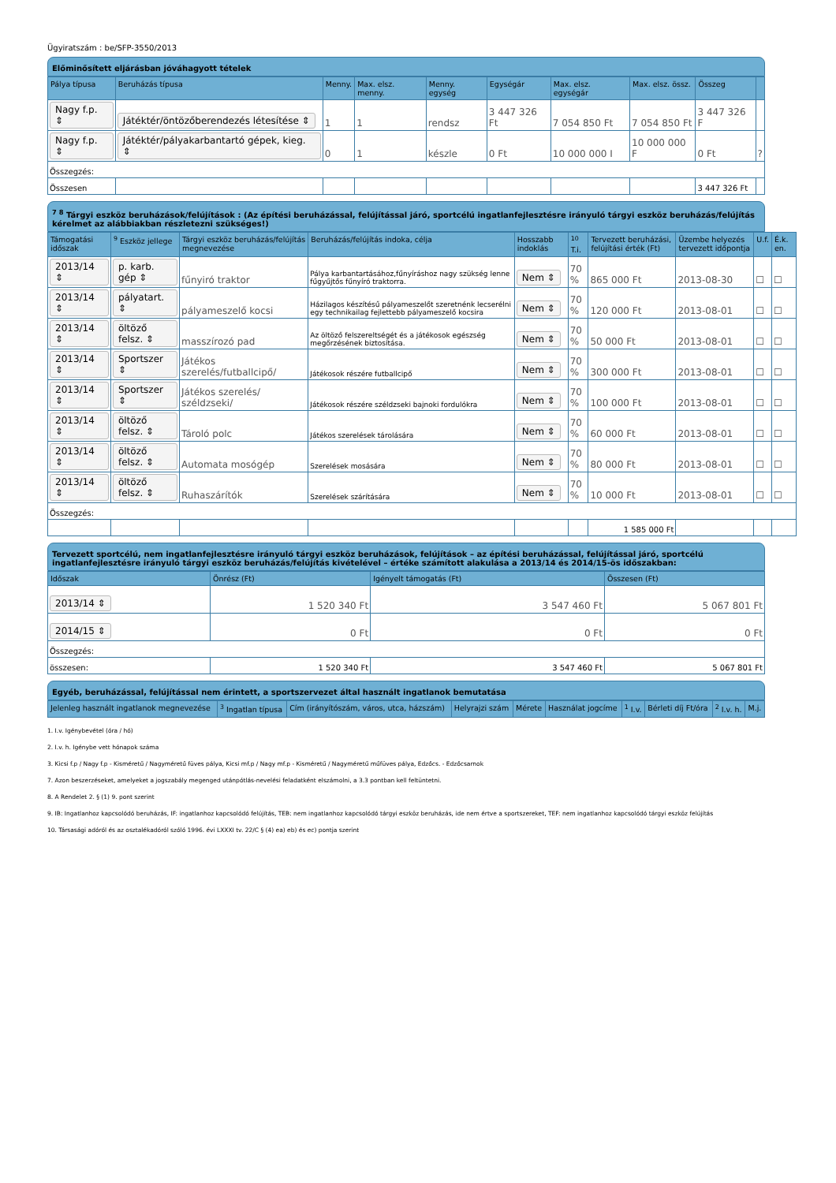Ügyiratszám : be/SFP-3550/2013
Előminősített eljárásban jóváhagyott tételek
| Pálya típusa | Beruházás típusa | Menny. | Max. elsz. menny. | Menny. egység | Egységár | Max. elsz. egységár | Max. elsz. össz. | Összeg | |
| --- | --- | --- | --- | --- | --- | --- | --- | --- | --- |
| Nagy f.p. ⇕ | Játéktér/öntözőberendezés létesítése ⇕ | 1 | 1 | rendsz | 3 447 326 Ft | 7 054 850 Ft | 7 054 850 Ft | 3 447 326 F | |
| Nagy f.p. ⇕ | Játéktér/pályakarbantartó gépek, kieg. ⇕ | 0 | 1 | készle | 0 Ft | 10 000 000 I | 10 000 000 F | 0 Ft | ? |
| Összegzés: | | | | | | | | | |
| Összesen | | | | | | | | 3 447 326 Ft | |
<sup>7 8</sup> Tárgyi eszköz beruházások/felújítások : (Az építési beruházással, felújítással járó, sportcélú ingatlanfejlesztésre irányuló tárgyi eszköz beruházás/felújítás kérelmet az alábbiakban részletezni szükséges!)
| Támogatási időszak | <sup>9</sup> Eszköz jellege | Tárgyi eszköz beruházás/felújítás megnevezése | Beruházás/felújítás indoka, célja | Hosszabb indoklás | <sup>10</sup> T.i. | Tervezett beruházási, felújítási érték (Ft) | Üzembe helyezés tervezett időpontja | U.f. | É.k. en. |
| --- | --- | --- | --- | --- | --- | --- | --- | --- | --- |
| 2013/14 ⇕ | p. karb. gép ⇕ | fűnyiró traktor | Pálya karbantartásához,fűnyíráshoz nagy szükség lenne fűgyűjtős fűnyíró traktorra. | Nem ⇕ | 70 % | 865 000 Ft | 2013-08-30 | ☐ | ☐ |
| 2013/14 ⇕ | pályatart. ⇕ | pályameszelő kocsi | Házilagos készítésű pályameszelőt szeretnénk lecserélni egy technikailag fejlettebb pályameszelő kocsira | Nem ⇕ | 70 % | 120 000 Ft | 2013-08-01 | ☐ | ☐ |
| 2013/14 ⇕ | öltöző felsz. ⇕ | masszírozó pad | Az öltöző felszereltségét és a játékosok egészség megőrzésének biztosítása. | Nem ⇕ | 70 % | 50 000 Ft | 2013-08-01 | ☐ | ☐ |
| 2013/14 ⇕ | Sportszer ⇕ | Játékos szerelés/futballcipő/ | Játékosok részére futballcipő | Nem ⇕ | 70 % | 300 000 Ft | 2013-08-01 | ☐ | ☐ |
| 2013/14 ⇕ | Sportszer ⇕ | Játékos szerelés/ széldzseki/ | Játékosok részére széldzseki bajnoki fordulókra | Nem ⇕ | 70 % | 100 000 Ft | 2013-08-01 | ☐ | ☐ |
| 2013/14 ⇕ | öltöző felsz. ⇕ | Tároló polc | Játékos szerelések tárolására | Nem ⇕ | 70 % | 60 000 Ft | 2013-08-01 | ☐ | ☐ |
| 2013/14 ⇕ | öltöző felsz. ⇕ | Automata mosógép | Szerelések mosására | Nem ⇕ | 70 % | 80 000 Ft | 2013-08-01 | ☐ | ☐ |
| 2013/14 ⇕ | öltöző felsz. ⇕ | Ruhaszárítók | Szerelések szárítására | Nem ⇕ | 70 % | 10 000 Ft | 2013-08-01 | ☐ | ☐ |
| Összegzés: | | | | | | | | | |
| | | | | | | 1 585 000 Ft | | | |
Tervezett sportcélú, nem ingatlanfejlesztésre irányuló tárgyi eszköz beruházások, felújítások – az építési beruházással, felújítással járó, sportcélú ingatlanfejlesztésre irányuló tárgyi eszköz beruházás/felújítás kivételével – értéke számított alakulása a 2013/14 és 2014/15-ös időszakban:
| Időszak | Önrész (Ft) | Igényelt támogatás (Ft) | Összesen (Ft) |
| --- | --- | --- | --- |
| 2013/14 ⇕ | 1 520 340 Ft | 3 547 460 Ft | 5 067 801 Ft |
| 2014/15 ⇕ | 0 Ft | 0 Ft | 0 Ft |
| Összegzés: | | | |
| összesen: | 1 520 340 Ft | 3 547 460 Ft | 5 067 801 Ft |
Egyéb, beruházással, felújítással nem érintett, a sportszervezet által használt ingatlanok bemutatása
| Jelenleg használt ingatlanok megnevezése | <sup>3</sup> Ingatlan típusa | Cím (irányítószám, város, utca, házszám) | Helyrajzi szám | Mérete | Használat jogcíme | <sup>1</sup> I.v. | Bérleti díj Ft/óra | <sup>2</sup> I.v. h. | M.j. |
| --- | --- | --- | --- | --- | --- | --- | --- | --- | --- |
1. I.v. Igénybevétel (óra / hó)
2. I.v. h. Igénybe vett hónapok száma
3. Kicsi f.p / Nagy f.p - Kisméretű / Nagyméretű füves pálya, Kicsi mf.p / Nagy mf.p - Kisméretű / Nagyméretű műfüves pálya, Edzőcs. - Edzőcsarnok
7. Azon beszerzéseket, amelyeket a jogszabály megenged utánpótlás-nevelési feladatként elszámolni, a 3.3 pontban kell feltüntetni.
8. A Rendelet 2. § (1) 9. pont szerint
9. IB: Ingatlanhoz kapcsolódó beruházás, IF: ingatlanhoz kapcsolódó felújítás, TEB: nem ingatlanhoz kapcsolódó tárgyi eszköz beruházás, ide nem értve a sportszereket, TEF: nem ingatlanhoz kapcsolódó tárgyi eszköz felújítás
10. Társasági adóról és az osztalékadóról szóló 1996. évi LXXXI tv. 22/C § (4) ea) eb) és ec) pontja szerint